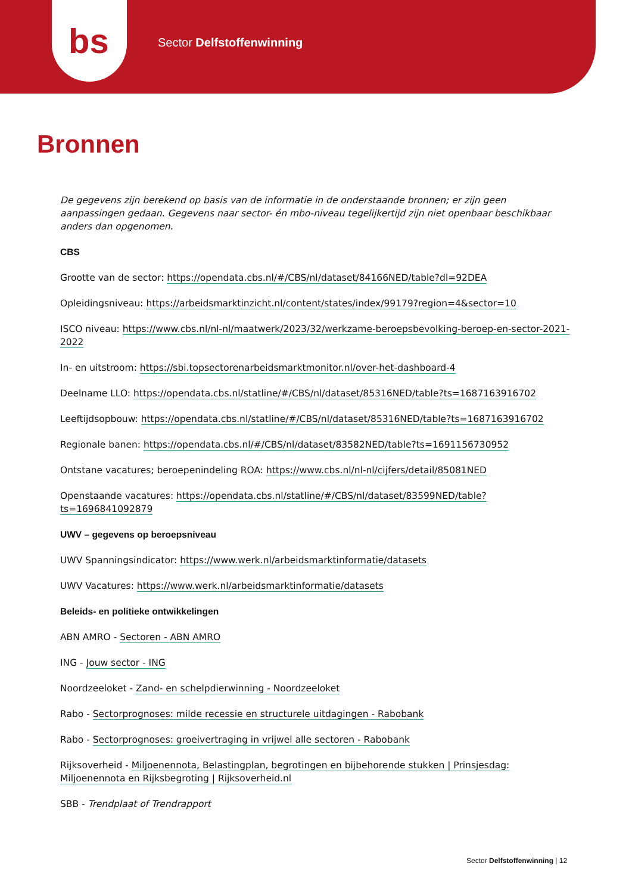bs
Sector Delfstoffenwinning
Bronnen
De gegevens zijn berekend op basis van de informatie in de onderstaande bronnen; er zijn geen aanpassingen gedaan. Gegevens naar sector- én mbo-niveau tegelijkertijd zijn niet openbaar beschikbaar anders dan opgenomen.
CBS
Grootte van de sector: https://opendata.cbs.nl/#/CBS/nl/dataset/84166NED/table?dl=92DEA
Opleidingsniveau: https://arbeidsmarktinzicht.nl/content/states/index/99179?region=4&sector=10
ISCO niveau: https://www.cbs.nl/nl-nl/maatwerk/2023/32/werkzame-beroepsbevolking-beroep-en-sector-2021-2022
In- en uitstroom: https://sbi.topsectorenarbeidsmarktmonitor.nl/over-het-dashboard-4
Deelname LLO: https://opendata.cbs.nl/statline/#/CBS/nl/dataset/85316NED/table?ts=1687163916702
Leeftijdsopbouw: https://opendata.cbs.nl/statline/#/CBS/nl/dataset/85316NED/table?ts=1687163916702
Regionale banen: https://opendata.cbs.nl/#/CBS/nl/dataset/83582NED/table?ts=1691156730952
Ontstane vacatures; beroepenindeling ROA: https://www.cbs.nl/nl-nl/cijfers/detail/85081NED
Openstaande vacatures: https://opendata.cbs.nl/statline/#/CBS/nl/dataset/83599NED/table?ts=1696841092879
UWV – gegevens op beroepsniveau
UWV Spanningsindicator: https://www.werk.nl/arbeidsmarktinformatie/datasets
UWV Vacatures: https://www.werk.nl/arbeidsmarktinformatie/datasets
Beleids- en politieke ontwikkelingen
ABN AMRO - Sectoren - ABN AMRO
ING - Jouw sector - ING
Noordzeeloket - Zand- en schelpdierwinning - Noordzeeloket
Rabo - Sectorprognoses: milde recessie en structurele uitdagingen - Rabobank
Rabo - Sectorprognoses: groeivertraging in vrijwel alle sectoren - Rabobank
Rijksoverheid - Miljoenennota, Belastingplan, begrotingen en bijbehorende stukken | Prinsjesdag: Miljoenennota en Rijksbegroting | Rijksoverheid.nl
SBB - Trendplaat of Trendrapport
Sector Delfstoffenwinning | 12